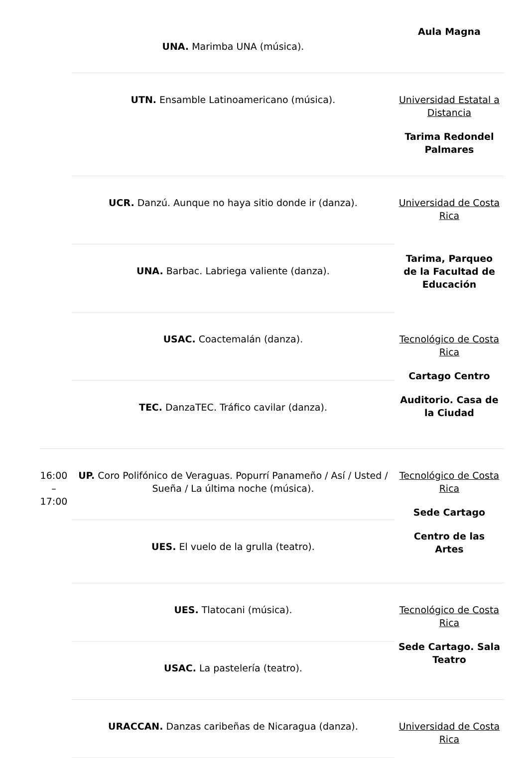| | UNA. Marimba UNA (música). | Aula Magna |
| | UTN. Ensamble Latinoamericano (música). | Universidad Estatal a Distancia Tarima Redondel Palmares |
| | UCR. Danzú. Aunque no haya sitio donde ir (danza). | Universidad de Costa Rica Tarima, Parqueo de la Facultad de Educación |
| | UNA. Barbac. Labriega valiente (danza). | |
| | USAC. Coactemalán (danza). | Tecnológico de Costa Rica Cartago Centro Auditorio. Casa de la Ciudad |
| | TEC. DanzaTEC. Tráfico cavilar (danza). | |
| 16:00 – 17:00 | UP. Coro Polifónico de Veraguas. Popurrí Panameño / Así / Usted / Sueña / La última noche (música). | Tecnológico de Costa Rica Sede Cartago Centro de las Artes |
| | UES. El vuelo de la grulla (teatro). | |
| | UES. Tlatocani (música). | Tecnológico de Costa Rica Sede Cartago. Sala Teatro |
| | USAC. La pastelería (teatro). | |
| | URACCAN. Danzas caribeñas de Nicaragua (danza). | Universidad de Costa Rica |